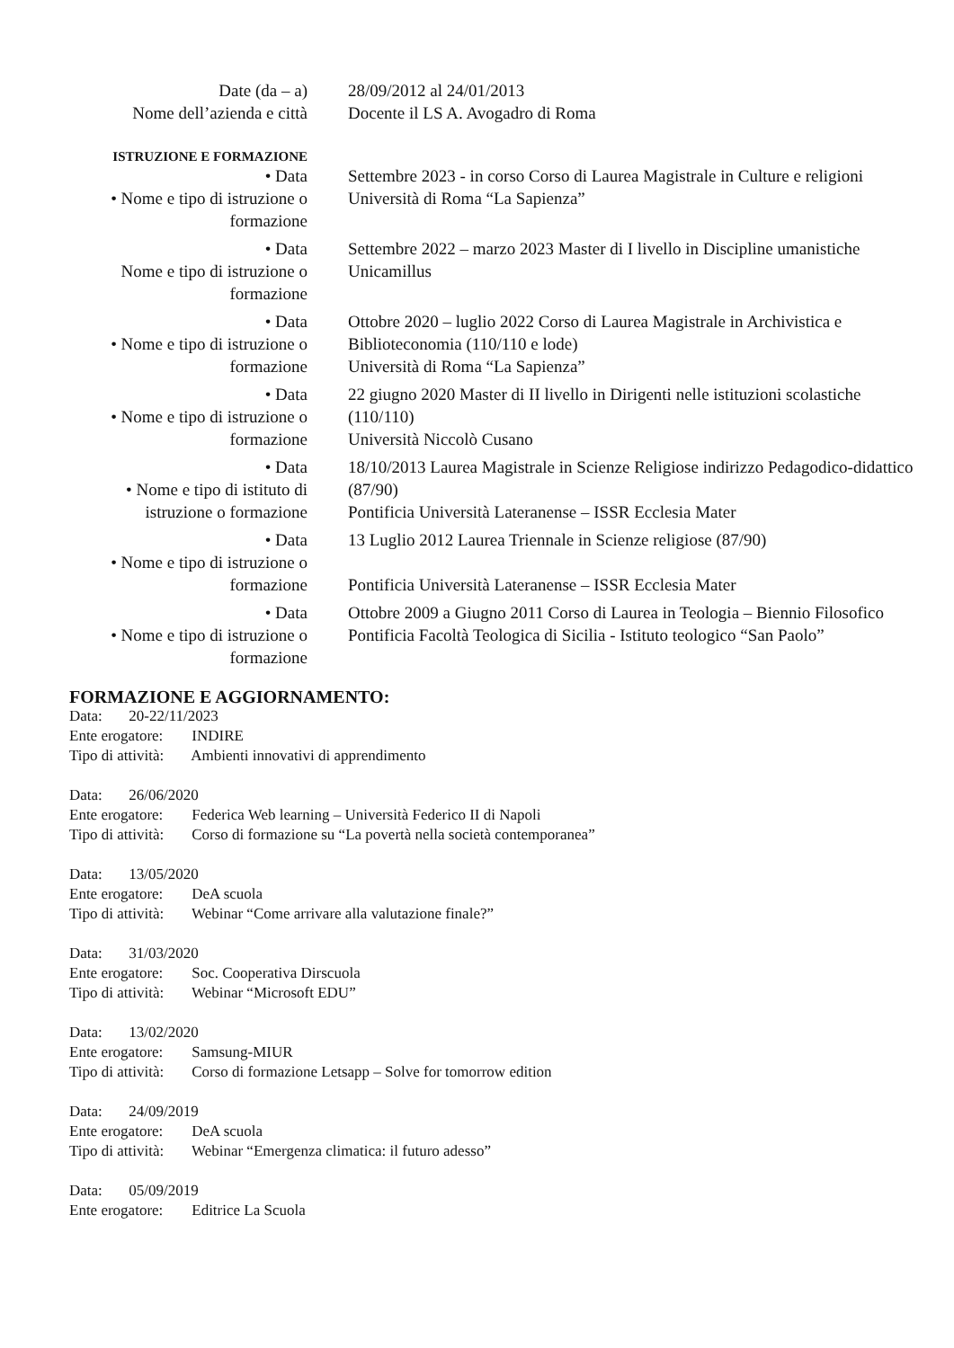Date (da – a) 28/09/2012 al 24/01/2013
Nome dell’azienda e città
Docente il LS A. Avogadro di Roma
ISTRUZIONE E FORMAZIONE
• Data
• Nome e tipo di istruzione o formazione
Settembre 2023 - in corso Corso di Laurea Magistrale in Culture e religioni
Università di Roma “La Sapienza”
• Data
Nome e tipo di istruzione o formazione
Settembre 2022 – marzo 2023 Master di I livello in Discipline umanistiche
Unicamillus
• Data
• Nome e tipo di istruzione o formazione
Ottobre 2020 – luglio 2022 Corso di Laurea Magistrale in Archivistica e Biblioteconomia (110/110 e lode)
Università di Roma “La Sapienza”
• Data
• Nome e tipo di istruzione o formazione
22 giugno 2020 Master di II livello in Dirigenti nelle istituzioni scolastiche (110/110)
Università Niccolò Cusano
• Data
• Nome e tipo di istituto di istruzione o formazione
18/10/2013 Laurea Magistrale in Scienze Religiose indirizzo Pedagodico-didattico (87/90)
Pontificia Università Lateranense – ISSR Ecclesia Mater
• Data
• Nome e tipo di istruzione o formazione
13 Luglio 2012 Laurea Triennale in Scienze religiose (87/90)
Pontificia Università Lateranense – ISSR Ecclesia Mater
• Data
• Nome e tipo di istruzione o formazione
Ottobre 2009 a Giugno 2011 Corso di Laurea in Teologia – Biennio Filosofico
Pontificia Facoltà Teologica di Sicilia - Istituto teologico “San Paolo”
FORMAZIONE E AGGIORNAMENTO:
Data: 20-22/11/2023
Ente erogatore: INDIRE
Tipo di attività: Ambienti innovativi di apprendimento
Data: 26/06/2020
Ente erogatore: Federica Web learning – Università Federico II di Napoli
Tipo di attività: Corso di formazione su “La povertà nella società contemporanea”
Data: 13/05/2020
Ente erogatore: DeA scuola
Tipo di attività: Webinar “Come arrivare alla valutazione finale?”
Data: 31/03/2020
Ente erogatore: Soc. Cooperativa Dirscuola
Tipo di attività: Webinar “Microsoft EDU”
Data: 13/02/2020
Ente erogatore: Samsung-MIUR
Tipo di attività: Corso di formazione Letsapp – Solve for tomorrow edition
Data: 24/09/2019
Ente erogatore: DeA scuola
Tipo di attività: Webinar “Emergenza climatica: il futuro adesso”
Data: 05/09/2019
Ente erogatore: Editrice La Scuola